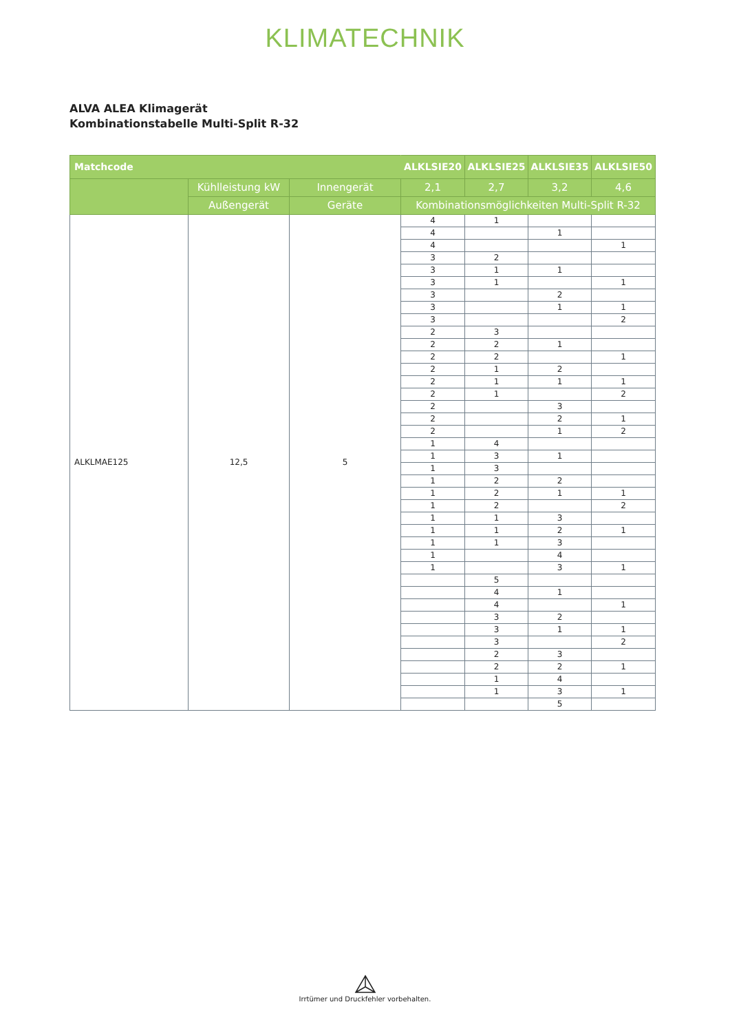KLIMATECHNIK
ALVA ALEA Klimagerät
Kombinationstabelle Multi-Split R-32
| Matchcode | | | ALKLSIE20 | ALKLSIE25 | ALKLSIE35 | ALKLSIE50 |
| --- | --- | --- | --- | --- | --- | --- |
| | Kühlleistung kW | Innengerät | 2,1 | 2,7 | 3,2 | 4,6 |
| | Außengerät | Geräte | Kombinationsmöglichkeiten Multi-Split R-32 | | | |
| ALKLMAE125 | 12,5 | 5 | 4 | 1 | | |
| | | | 4 | | 1 | |
| | | | 4 | | | 1 |
| | | | 3 | 2 | | |
| | | | 3 | 1 | 1 | |
| | | | 3 | 1 | | 1 |
| | | | 3 | | 2 | |
| | | | 3 | | 1 | 1 |
| | | | 3 | | | 2 |
| | | | 2 | 3 | | |
| | | | 2 | 2 | 1 | |
| | | | 2 | 2 | | 1 |
| | | | 2 | 1 | 2 | |
| | | | 2 | 1 | 1 | 1 |
| | | | 2 | 1 | | 2 |
| | | | 2 | | 3 | |
| | | | 2 | | 2 | 1 |
| | | | 2 | | 1 | 2 |
| | | | 1 | 4 | | |
| | | | 1 | 3 | 1 | |
| | | | 1 | 3 | | |
| | | | 1 | 2 | 2 | |
| | | | 1 | 2 | 1 | 1 |
| | | | 1 | 2 | | 2 |
| | | | 1 | 1 | 3 | |
| | | | 1 | 1 | 2 | 1 |
| | | | 1 | 1 | 3 | |
| | | | 1 | | 4 | |
| | | | 1 | | 3 | 1 |
| | | | | 5 | | |
| | | | | 4 | 1 | |
| | | | | 4 | | 1 |
| | | | | 3 | 2 | |
| | | | | 3 | 1 | 1 |
| | | | | 3 | | 2 |
| | | | | 2 | 3 | |
| | | | | 2 | 2 | 1 |
| | | | | 1 | 4 | |
| | | | | 1 | 3 | 1 |
| | | | | | 5 | |
Irrtümer und Druckfehler vorbehalten.